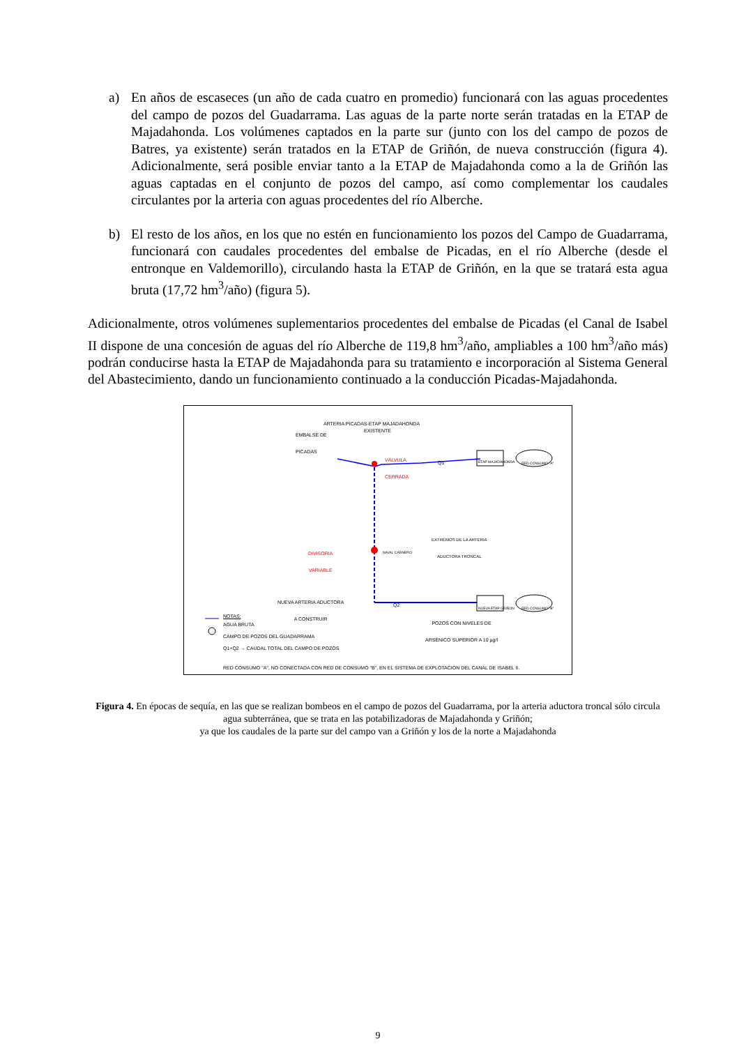a) En años de escaseces (un año de cada cuatro en promedio) funcionará con las aguas procedentes del campo de pozos del Guadarrama. Las aguas de la parte norte serán tratadas en la ETAP de Majadahonda. Los volúmenes captados en la parte sur (junto con los del campo de pozos de Batres, ya existente) serán tratados en la ETAP de Griñón, de nueva construcción (figura 4). Adicionalmente, será posible enviar tanto a la ETAP de Majadahonda como a la de Griñón las aguas captadas en el conjunto de pozos del campo, así como complementar los caudales circulantes por la arteria con aguas procedentes del río Alberche.
b) El resto de los años, en los que no estén en funcionamiento los pozos del Campo de Guadarrama, funcionará con caudales procedentes del embalse de Picadas, en el río Alberche (desde el entronque en Valdemorillo), circulando hasta la ETAP de Griñón, en la que se tratará esta agua bruta (17,72 hm<sup>3</sup>/año) (figura 5).
Adicionalmente, otros volúmenes suplementarios procedentes del embalse de Picadas (el Canal de Isabel II dispone de una concesión de aguas del río Alberche de 119,8 hm<sup>3</sup>/año, ampliables a 100 hm<sup>3</sup>/año más) podrán conducirse hasta la ETAP de Majadahonda para su tratamiento e incorporación al Sistema General del Abastecimiento, dando un funcionamiento continuado a la conducción Picadas-Majadahonda.
ARTERIA PICADAS-ETAP MAJADAHONDA
EXISTENTE
EMBALSE DE
PICADAS
VÁLVULA
CERRADA
Q1 ETAP MAJADAHONDA RED CONSUMO "A"
EXTREMOS DE LA ARTERIA
ADUCTORA TRONCAL
DIVISORIA
VARIABLE
NAVAL CARNERO
NUEVA ARTERIA ADUCTORA
A CONSTRUIR
Q2 NUEVA ETAP GRIÑON RED CONSUMO "B"
POZOS CON NIVELES DE
ARSÉNICO SUPERIOR A 10 µg/l
NOTAS:
AGUA BRUTA
CAMPO DE POZOS DEL GUADARRAMA
Q1+Q2 → CAUDAL TOTAL DEL CAMPO DE POZOS
RED CONSUMO "A", NO CONECTADA CON RED DE CONSUMO "B", EN EL SISTEMA DE EXPLOTACION DEL CANAL DE ISABEL II.
Figura 4. En épocas de sequía, en las que se realizan bombeos en el campo de pozos del Guadarrama, por la arteria aductora troncal sólo circula agua subterránea, que se trata en las potabilizadoras de Majadahonda y Griñón;
ya que los caudales de la parte sur del campo van a Griñón y los de la norte a Majadahonda
9